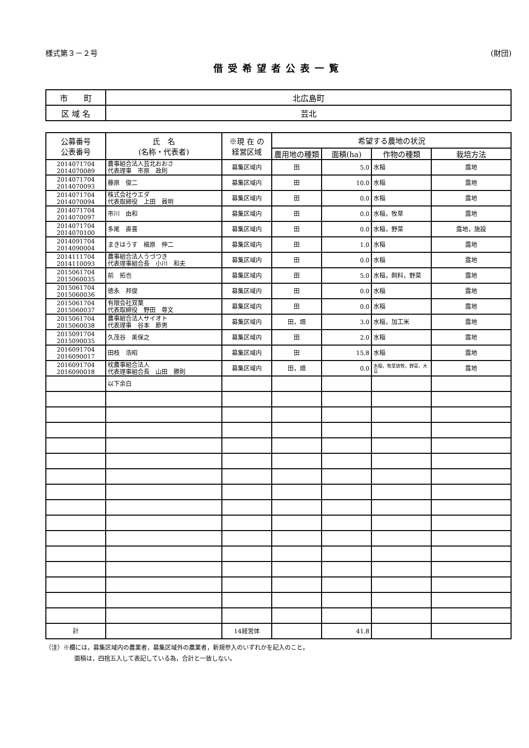様式第３－２号 (財団)
借受希望者公表一覧
| 市 町 | 北広島町 |
| 区 域 名 | 芸北 |
| 公募番号 公表番号 | 氏 名 (名称・代表者) | ※現 在 の 経営区域 | 希望する農地の状況 | | | |
| --- | --- | --- | --- | --- | --- | --- |
| | | | 農用地の種類 | 面積(ha) | 作物の種類 | 栽培方法 |
| 2014071704 2014070089 | 農事組合法人芸北おおさ 代表理事 市原 政則 | 募集区域内 | 田 | 5.0 | 水稲 | 露地 |
| 2014071704 2014070093 | 藤原 俊二 | 募集区域内 | 田 | 10.0 | 水稲 | 露地 |
| 2014071704 2014070094 | 株式会社ウエダ 代表取締役 上田 員明 | 募集区域内 | 田 | 0.0 | 水稲 | 露地 |
| 2014071704 2014070097 | 市川 由和 | 募集区域内 | 田 | 0.0 | 水稲，牧草 | 露地 |
| 2014071704 2014070100 | 多尾 直喜 | 募集区域内 | 田 | 0.0 | 水稲，野菜 | 露地，施設 |
| 2014091704 2014090004 | まきはうす 槇原 伸二 | 募集区域内 | 田 | 1.0 | 水稲 | 露地 |
| 2014111704 2014110093 | 農事組合法人うづつき 代表理事組合長 小川 和夫 | 募集区域内 | 田 | 0.0 | 水稲 | 露地 |
| 2015061704 2015060035 | 前 拓也 | 募集区域内 | 田 | 5.0 | 水稲，飼料，野菜 | 露地 |
| 2015061704 2015060036 | 徳永 邦俊 | 募集区域内 | 田 | 0.0 | 水稲 | 露地 |
| 2015061704 2015060037 | 有限会社双葉 代表取締役 野田 尊文 | 募集区域内 | 田 | 0.0 | 水稲 | 露地 |
| 2015061704 2015060038 | 農事組合法人サイオト 代表理事 谷本 節男 | 募集区域内 | 田，畑 | 3.0 | 水稲，加工米 | 露地 |
| 2015091704 2015090035 | 久茂谷 美保之 | 募集区域内 | 田 | 2.0 | 水稲 | 露地 |
| 2016091704 2016090017 | 田枝 浩昭 | 募集区域内 | 田 | 15.8 | 水稲 | 露地 |
| 2016091704 2016090018 | 枕農事組合法人 代表理事組合長 山田 勝則 | 募集区域内 | 田，畑 | 0.0 | 水稲，牧草放牧，野菜，大豆 | 露地 |
| | 以下余白 | | | | | |
| 計 | | 14経営体 | | 41.8 | | |
（注）※欄には，募集区域内の農業者，募集区域外の農業者，新規参入のいずれかを記入のこと。
面積は，四捨五入して表記している為，合計と一致しない。